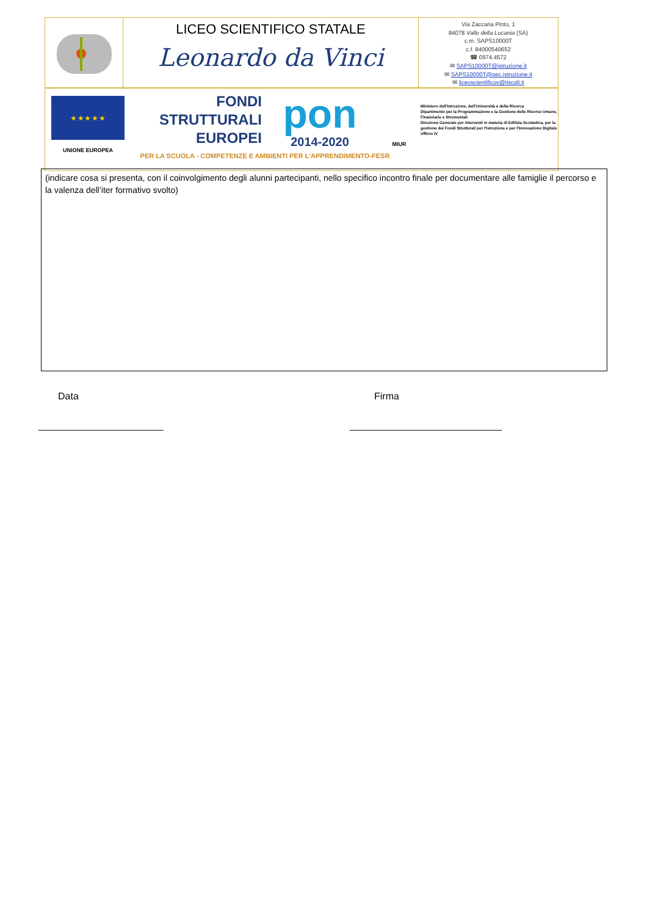LICEO SCIENTIFICO STATALE
Leonardo da Vinci
Via Zaccaria Pinto, 1
84078 Vallo della Lucania (SA)
c.m. SAPS10000T
c.f. 84000540652
☎ 0974.4572
✉ SAPS10000T@istruzione.it
✉ SAPS10000T@pec.istruzione.it
✉ liceoscientificov@tiscali.it
★ ★ ★ ★ ★
UNIONE EUROPEA
FONDI
STRUTTURALI
EUROPEI
pon
2014-2020
MIUR
Ministero dell'Istruzione, dell'Università e della Ricerca
Dipartimento per la Programmazione e la Gestione delle Risorse Umane, Finanziarie e Strumentali
Direzione Generale per interventi in materia di Edilizia Scolastica, per la gestione dei Fondi Strutturali per l'Istruzione e per l'Innovazione Digitale
Ufficio IV
PER LA SCUOLA - COMPETENZE E AMBIENTI PER L'APPRENDIMENTO-FESR
(indicare cosa si presenta, con il coinvolgimento degli alunni partecipanti, nello specifico incontro finale per documentare alle famiglie il percorso e la valenza dell’iter formativo svolto)
Data
_______________________
Firma
____________________________